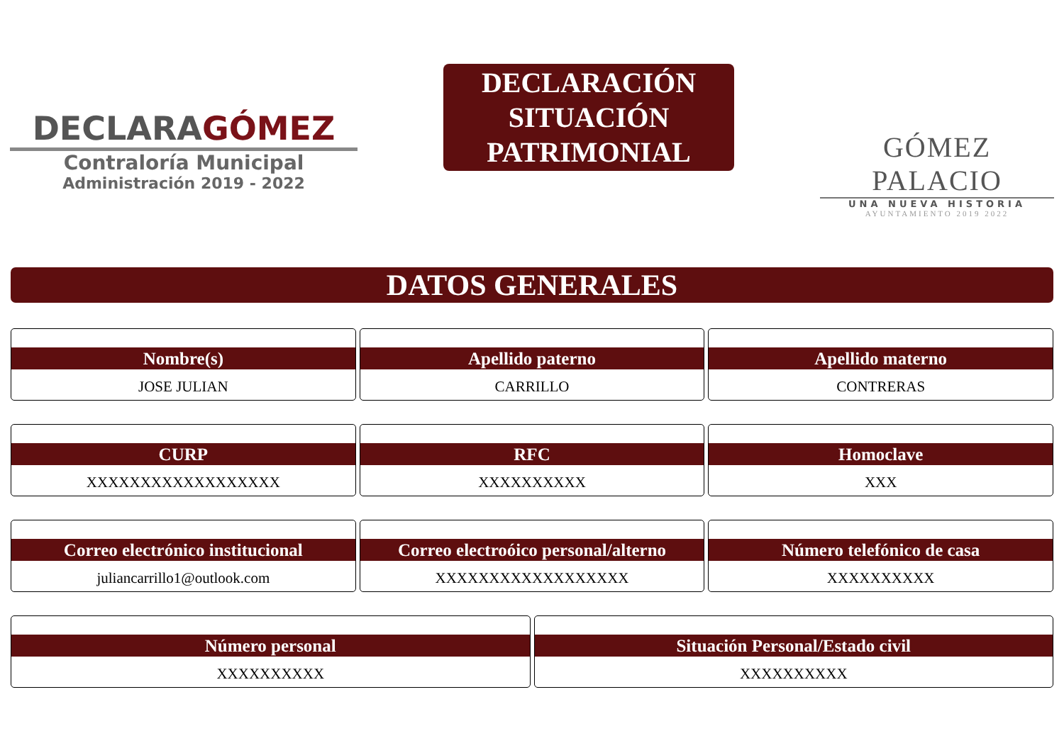DECLARAGÓMEZ
Contraloría Municipal
Administración 2019 - 2022
DECLARACIÓN
SITUACIÓN
PATRIMONIAL
GÓMEZ PALACIO
UNA NUEVA HISTORIA
AYUNTAMIENTO 2019 2022
DATOS GENERALES
Nombre(s)
JOSE JULIAN
Apellido paterno
CARRILLO
Apellido materno
CONTRERAS
CURP
XXXXXXXXXXXXXXXXXX
RFC
XXXXXXXXXX
Homoclave
XXX
Correo electrónico institucional
juliancarrillo1@outlook.com
Correo electroóico personal/alterno
XXXXXXXXXXXXXXXXXX
Número telefónico de casa
XXXXXXXXXX
Número personal
XXXXXXXXXX
Situación Personal/Estado civil
XXXXXXXXXX